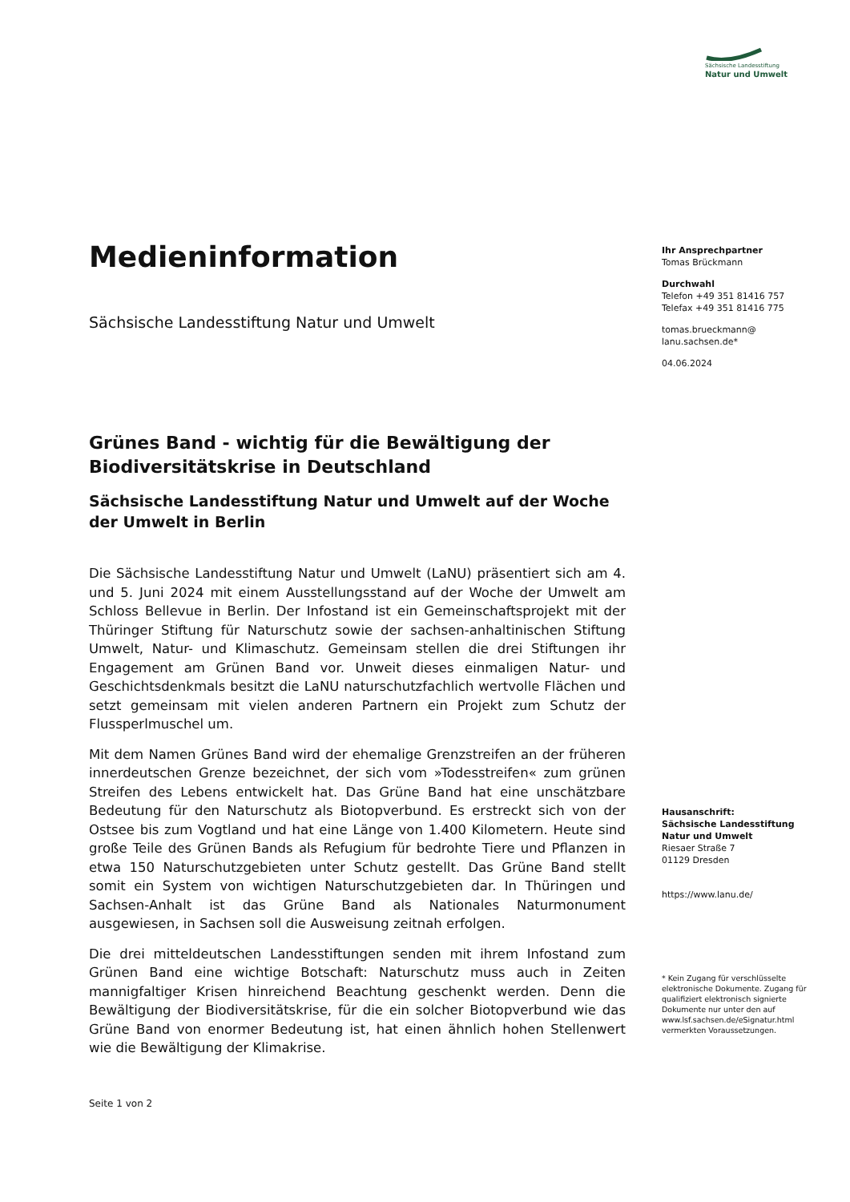Sächsische Landesstiftung
Natur und Umwelt
Medieninformation
Sächsische Landesstiftung Natur und Umwelt
Grünes Band - wichtig für die Bewältigung der Biodiversitätskrise in Deutschland
Sächsische Landesstiftung Natur und Umwelt auf der Woche der Umwelt in Berlin
Die Sächsische Landesstiftung Natur und Umwelt (LaNU) präsentiert sich am 4. und 5. Juni 2024 mit einem Ausstellungsstand auf der Woche der Umwelt am Schloss Bellevue in Berlin. Der Infostand ist ein Gemeinschaftsprojekt mit der Thüringer Stiftung für Naturschutz sowie der sachsen-anhaltinischen Stiftung Umwelt, Natur- und Klimaschutz. Gemeinsam stellen die drei Stiftungen ihr Engagement am Grünen Band vor. Unweit dieses einmaligen Natur- und Geschichtsdenkmals besitzt die LaNU naturschutzfachlich wertvolle Flächen und setzt gemeinsam mit vielen anderen Partnern ein Projekt zum Schutz der Flussperlmuschel um.
Mit dem Namen Grünes Band wird der ehemalige Grenzstreifen an der früheren innerdeutschen Grenze bezeichnet, der sich vom »Todesstreifen« zum grünen Streifen des Lebens entwickelt hat. Das Grüne Band hat eine unschätzbare Bedeutung für den Naturschutz als Biotopverbund. Es erstreckt sich von der Ostsee bis zum Vogtland und hat eine Länge von 1.400 Kilometern. Heute sind große Teile des Grünen Bands als Refugium für bedrohte Tiere und Pflanzen in etwa 150 Naturschutzgebieten unter Schutz gestellt. Das Grüne Band stellt somit ein System von wichtigen Naturschutzgebieten dar. In Thüringen und Sachsen-Anhalt ist das Grüne Band als Nationales Naturmonument ausgewiesen, in Sachsen soll die Ausweisung zeitnah erfolgen.
Die drei mitteldeutschen Landesstiftungen senden mit ihrem Infostand zum Grünen Band eine wichtige Botschaft: Naturschutz muss auch in Zeiten mannigfaltiger Krisen hinreichend Beachtung geschenkt werden. Denn die Bewältigung der Biodiversitätskrise, für die ein solcher Biotopverbund wie das Grüne Band von enormer Bedeutung ist, hat einen ähnlich hohen Stellenwert wie die Bewältigung der Klimakrise.
Seite 1 von 2
Ihr Ansprechpartner
Tomas Brückmann
Durchwahl
Telefon +49 351 81416 757
Telefax +49 351 81416 775
tomas.brueckmann@
lanu.sachsen.de*
04.06.2024
Hausanschrift:
Sächsische Landesstiftung Natur und Umwelt
Riesaer Straße 7
01129 Dresden
https://www.lanu.de/
* Kein Zugang für verschlüsselte elektronische Dokumente. Zugang für qualifiziert elektronisch signierte Dokumente nur unter den auf www.lsf.sachsen.de/eSignatur.html vermerkten Voraussetzungen.